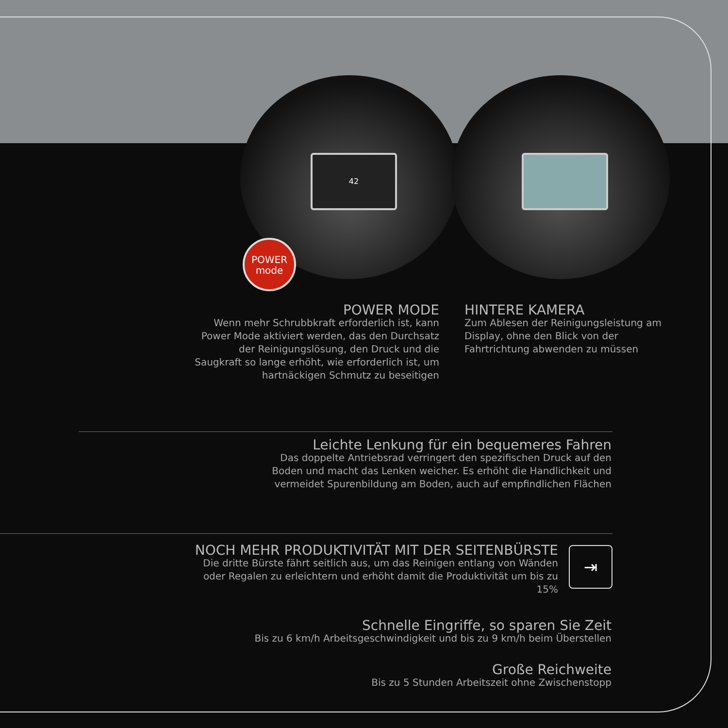42
POWER
mode
POWER MODE
Wenn mehr Schrubbkraft erforderlich ist, kann Power Mode aktiviert werden, das den Durchsatz der Reinigungslösung, den Druck und die Saugkraft so lange erhöht, wie erforderlich ist, um hartnäckigen Schmutz zu beseitigen
HINTERE KAMERA
Zum Ablesen der Reinigungsleistung am Display, ohne den Blick von der Fahrtrichtung abwenden zu müssen
Leichte Lenkung für ein bequemeres Fahren
Das doppelte Antriebsrad verringert den spezifischen Druck auf den Boden und macht das Lenken weicher. Es erhöht die Handlichkeit und vermeidet Spurenbildung am Boden, auch auf empfindlichen Flächen
NOCH MEHR PRODUKTIVITÄT MIT DER SEITENBÜRSTE
Die dritte Bürste fährt seitlich aus, um das Reinigen entlang von Wänden oder Regalen zu erleichtern und erhöht damit die Produktivität um bis zu 15%
⇥
Schnelle Eingriffe, so sparen Sie Zeit
Bis zu 6 km/h Arbeitsgeschwindigkeit und bis zu 9 km/h beim Überstellen
Große Reichweite
Bis zu 5 Stunden Arbeitszeit ohne Zwischenstopp